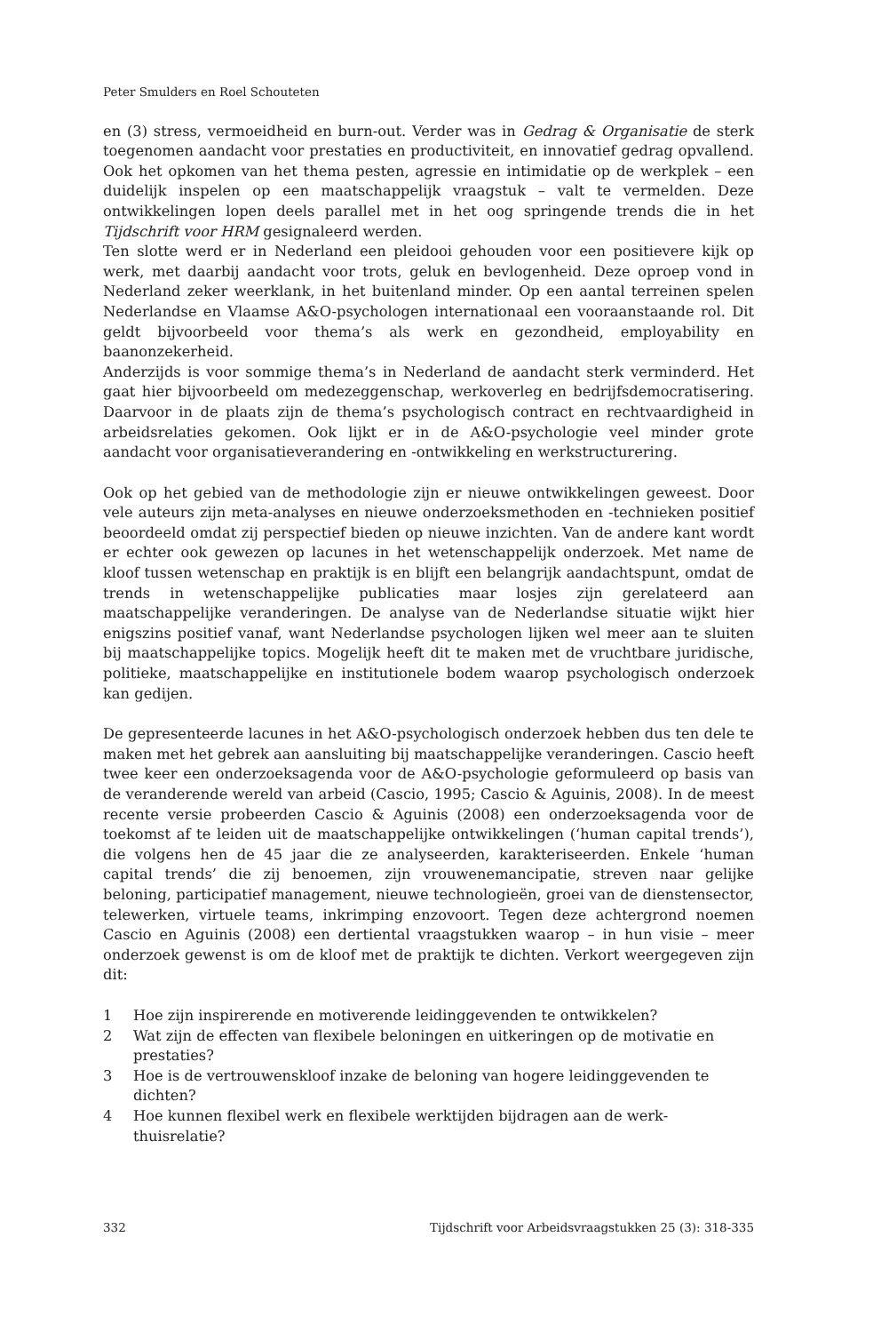Peter Smulders en Roel Schouteten
en (3) stress, vermoeidheid en burn-out. Verder was in Gedrag & Organisatie de sterk toegenomen aandacht voor prestaties en productiviteit, en innovatief gedrag opvallend. Ook het opkomen van het thema pesten, agressie en intimidatie op de werkplek – een duidelijk inspelen op een maatschappelijk vraagstuk – valt te vermelden. Deze ontwikkelingen lopen deels parallel met in het oog springende trends die in het Tijdschrift voor HRM gesignaleerd werden.
Ten slotte werd er in Nederland een pleidooi gehouden voor een positievere kijk op werk, met daarbij aandacht voor trots, geluk en bevlogenheid. Deze oproep vond in Nederland zeker weerklank, in het buitenland minder. Op een aantal terreinen spelen Nederlandse en Vlaamse A&O-psychologen internationaal een vooraanstaande rol. Dit geldt bijvoorbeeld voor thema’s als werk en gezondheid, employability en baanonzekerheid.
Anderzijds is voor sommige thema’s in Nederland de aandacht sterk verminderd. Het gaat hier bijvoorbeeld om medezeggenschap, werkoverleg en bedrijfsdemocratisering. Daarvoor in de plaats zijn de thema’s psychologisch contract en rechtvaardigheid in arbeidsrelaties gekomen. Ook lijkt er in de A&O-psychologie veel minder grote aandacht voor organisatieverandering en -ontwikkeling en werkstructurering.
Ook op het gebied van de methodologie zijn er nieuwe ontwikkelingen geweest. Door vele auteurs zijn meta-analyses en nieuwe onderzoeksmethoden en -technieken positief beoordeeld omdat zij perspectief bieden op nieuwe inzichten. Van de andere kant wordt er echter ook gewezen op lacunes in het wetenschappelijk onderzoek. Met name de kloof tussen wetenschap en praktijk is en blijft een belangrijk aandachtspunt, omdat de trends in wetenschappelijke publicaties maar losjes zijn gerelateerd aan maatschappelijke veranderingen. De analyse van de Nederlandse situatie wijkt hier enigszins positief vanaf, want Nederlandse psychologen lijken wel meer aan te sluiten bij maatschappelijke topics. Mogelijk heeft dit te maken met de vruchtbare juridische, politieke, maatschappelijke en institutionele bodem waarop psychologisch onderzoek kan gedijen.
De gepresenteerde lacunes in het A&O-psychologisch onderzoek hebben dus ten dele te maken met het gebrek aan aansluiting bij maatschappelijke veranderingen. Cascio heeft twee keer een onderzoeksagenda voor de A&O-psychologie geformuleerd op basis van de veranderende wereld van arbeid (Cascio, 1995; Cascio & Aguinis, 2008). In de meest recente versie probeerden Cascio & Aguinis (2008) een onderzoeksagenda voor de toekomst af te leiden uit de maatschappelijke ontwikkelingen (‘human capital trends’), die volgens hen de 45 jaar die ze analyseerden, karakteriseerden. Enkele ‘human capital trends’ die zij benoemen, zijn vrouwenemancipatie, streven naar gelijke beloning, participatief management, nieuwe technologieën, groei van de dienstensector, telewerken, virtuele teams, inkrimping enzovoort. Tegen deze achtergrond noemen Cascio en Aguinis (2008) een dertiental vraagstukken waarop – in hun visie – meer onderzoek gewenst is om de kloof met de praktijk te dichten. Verkort weergegeven zijn dit:
1 Hoe zijn inspirerende en motiverende leidinggevenden te ontwikkelen?
2 Wat zijn de effecten van flexibele beloningen en uitkeringen op de motivatie en prestaties?
3 Hoe is de vertrouwenskloof inzake de beloning van hogere leidinggevenden te dichten?
4 Hoe kunnen flexibel werk en flexibele werktijden bijdragen aan de werk-thuisrelatie?
332 Tijdschrift voor Arbeidsvraagstukken 25 (3): 318-335